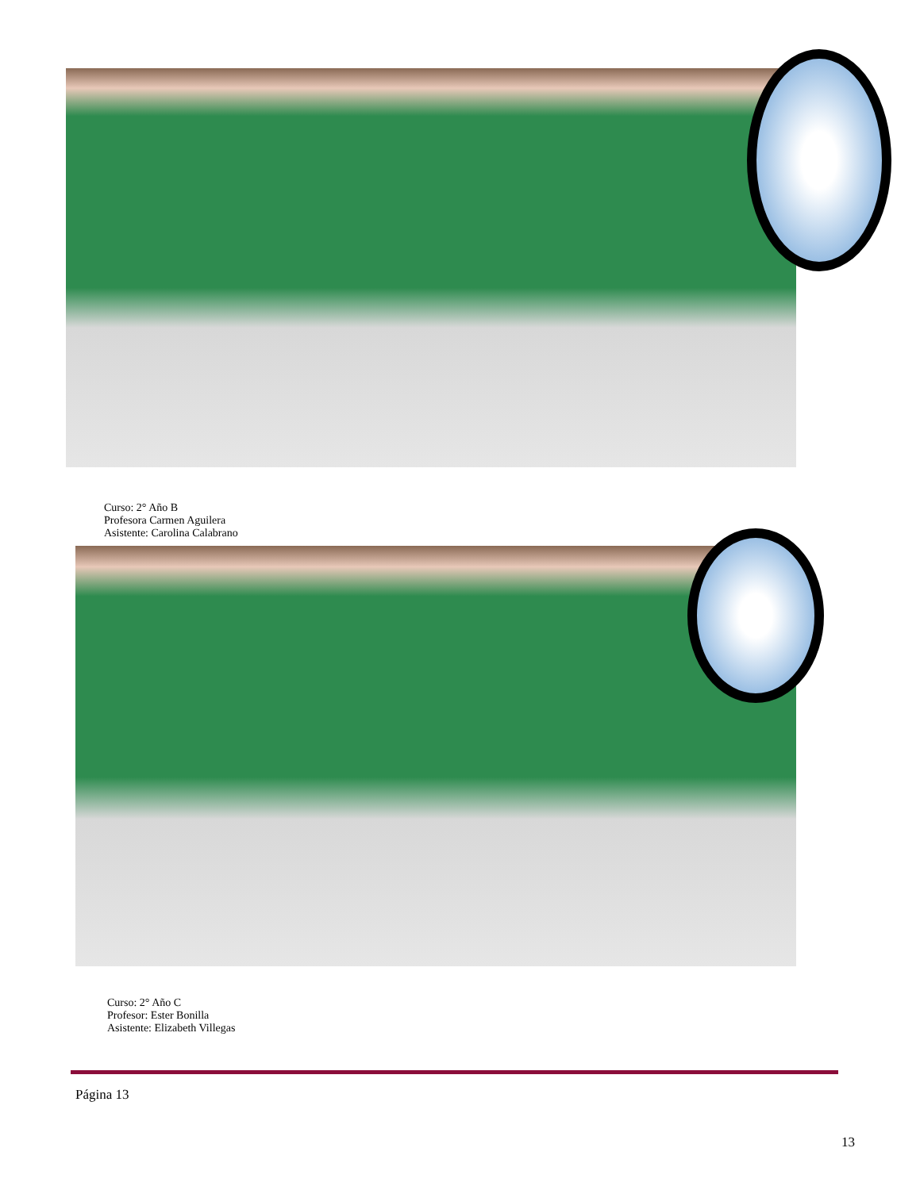Curso: 2° Año B
Profesora Carmen Aguilera
Asistente: Carolina Calabrano
Curso: 2° Año C
Profesor: Ester Bonilla
Asistente: Elizabeth Villegas
Página 13
13